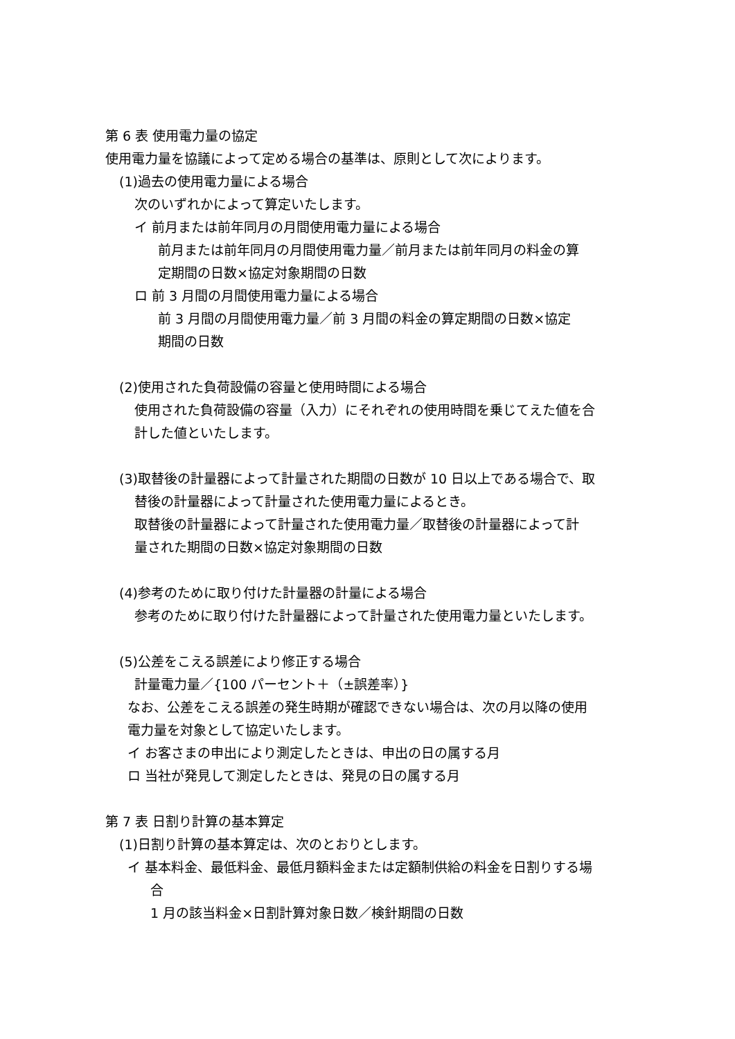第 6 表 使用電力量の協定
使用電力量を協議によって定める場合の基準は、原則として次によります。
(1)過去の使用電力量による場合
次のいずれかによって算定いたします。
イ 前月または前年同月の月間使用電力量による場合
前月または前年同月の月間使用電力量／前月または前年同月の料金の算
定期間の日数×協定対象期間の日数
ロ 前 3 月間の月間使用電力量による場合
前 3 月間の月間使用電力量／前 3 月間の料金の算定期間の日数×協定
期間の日数
(2)使用された負荷設備の容量と使用時間による場合
使用された負荷設備の容量（入力）にそれぞれの使用時間を乗じてえた値を合
計した値といたします。
(3)取替後の計量器によって計量された期間の日数が 10 日以上である場合で、取
替後の計量器によって計量された使用電力量によるとき。
取替後の計量器によって計量された使用電力量／取替後の計量器によって計
量された期間の日数×協定対象期間の日数
(4)参考のために取り付けた計量器の計量による場合
参考のために取り付けた計量器によって計量された使用電力量といたします。
(5)公差をこえる誤差により修正する場合
計量電力量／{100 パーセント＋（±誤差率）}
なお、公差をこえる誤差の発生時期が確認できない場合は、次の月以降の使用
電力量を対象として協定いたします。
イ お客さまの申出により測定したときは、申出の日の属する月
ロ 当社が発見して測定したときは、発見の日の属する月
第 7 表 日割り計算の基本算定
(1)日割り計算の基本算定は、次のとおりとします。
イ 基本料金、最低料金、最低月額料金または定額制供給の料金を日割りする場
合
1 月の該当料金×日割計算対象日数／検針期間の日数